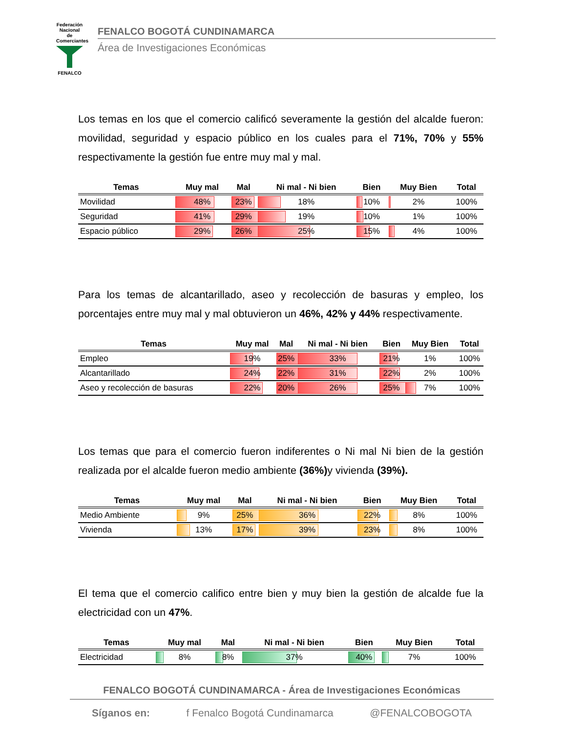Federación Nacional de Comerciantes
FENALCO
FENALCO BOGOTÁ CUNDINAMARCA
Área de Investigaciones Económicas
Los temas en los que el comercio calificó severamente la gestión del alcalde fueron: movilidad, seguridad y espacio público en los cuales para el 71%, 70% y 55% respectivamente la gestión fue entre muy mal y mal.
| Temas | Muy mal | Mal | Ni mal - Ni bien | Bien | Muy Bien | Total |
| --- | --- | --- | --- | --- | --- | --- |
| Movilidad | 48% | 23% | 18% | 10% | 2% | 100% |
| Seguridad | 41% | 29% | 19% | 10% | 1% | 100% |
| Espacio público | 29% | 26% | 25% | 15% | 4% | 100% |
Para los temas de alcantarillado, aseo y recolección de basuras y empleo, los porcentajes entre muy mal y mal obtuvieron un 46%, 42% y 44% respectivamente.
| Temas | Muy mal | Mal | Ni mal - Ni bien | Bien | Muy Bien | Total |
| --- | --- | --- | --- | --- | --- | --- |
| Empleo | 19% | 25% | 33% | 21% | 1% | 100% |
| Alcantarillado | 24% | 22% | 31% | 22% | 2% | 100% |
| Aseo y recolección de basuras | 22% | 20% | 26% | 25% | 7% | 100% |
Los temas que para el comercio fueron indiferentes o Ni mal Ni bien de la gestión realizada por el alcalde fueron medio ambiente (36%) y vivienda (39%).
| Temas | Muy mal | Mal | Ni mal - Ni bien | Bien | Muy Bien | Total |
| --- | --- | --- | --- | --- | --- | --- |
| Medio Ambiente | 9% | 25% | 36% | 22% | 8% | 100% |
| Vivienda | 13% | 17% | 39% | 23% | 8% | 100% |
El tema que el comercio califico entre bien y muy bien la gestión de alcalde fue la electricidad con un 47%.
| Temas | Muy mal | Mal | Ni mal - Ni bien | Bien | Muy Bien | Total |
| --- | --- | --- | --- | --- | --- | --- |
| Electricidad | 8% | 8% | 37% | 40% | 7% | 100% |
FENALCO BOGOTÁ CUNDINAMARCA - Área de Investigaciones Económicas
Síganos en: f Fenalco Bogotá Cundinamarca @FENALCOBOGOTA